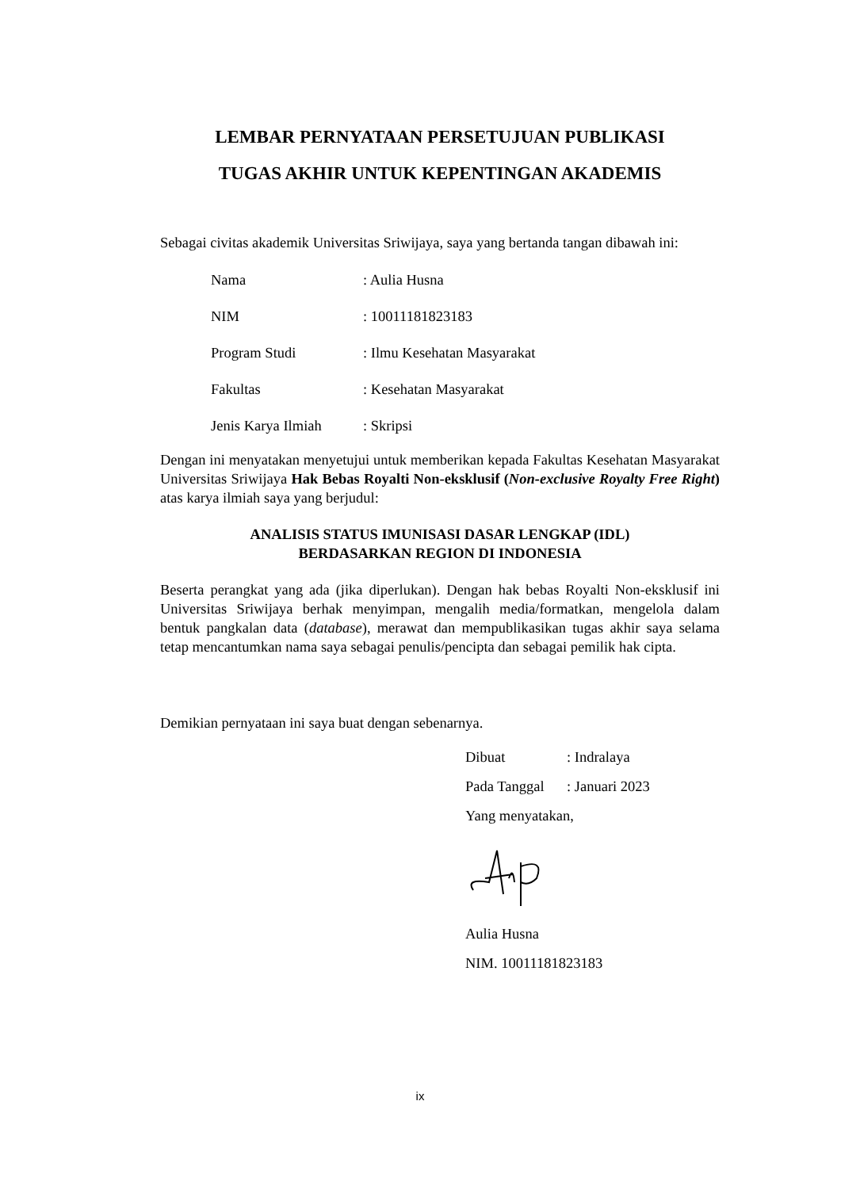LEMBAR PERNYATAAN PERSETUJUAN PUBLIKASI
TUGAS AKHIR UNTUK KEPENTINGAN AKADEMIS
Sebagai civitas akademik Universitas Sriwijaya, saya yang bertanda tangan dibawah ini:
Nama: Aulia Husna
NIM: 10011181823183
Program Studi: Ilmu Kesehatan Masyarakat
Fakultas: Kesehatan Masyarakat
Jenis Karya Ilmiah: Skripsi
Dengan ini menyatakan menyetujui untuk memberikan kepada Fakultas Kesehatan Masyarakat Universitas Sriwijaya Hak Bebas Royalti Non-eksklusif (Non-exclusive Royalty Free Right) atas karya ilmiah saya yang berjudul:
ANALISIS STATUS IMUNISASI DASAR LENGKAP (IDL)
BERDASARKAN REGION DI INDONESIA
Beserta perangkat yang ada (jika diperlukan). Dengan hak bebas Royalti Non-eksklusif ini Universitas Sriwijaya berhak menyimpan, mengalih media/formatkan, mengelola dalam bentuk pangkalan data (database), merawat dan mempublikasikan tugas akhir saya selama tetap mencantumkan nama saya sebagai penulis/pencipta dan sebagai pemilik hak cipta.
Demikian pernyataan ini saya buat dengan sebenarnya.
Dibuat: Indralaya
Pada Tanggal: Januari 2023
Yang menyatakan,
Aulia Husna
NIM. 10011181823183
ix